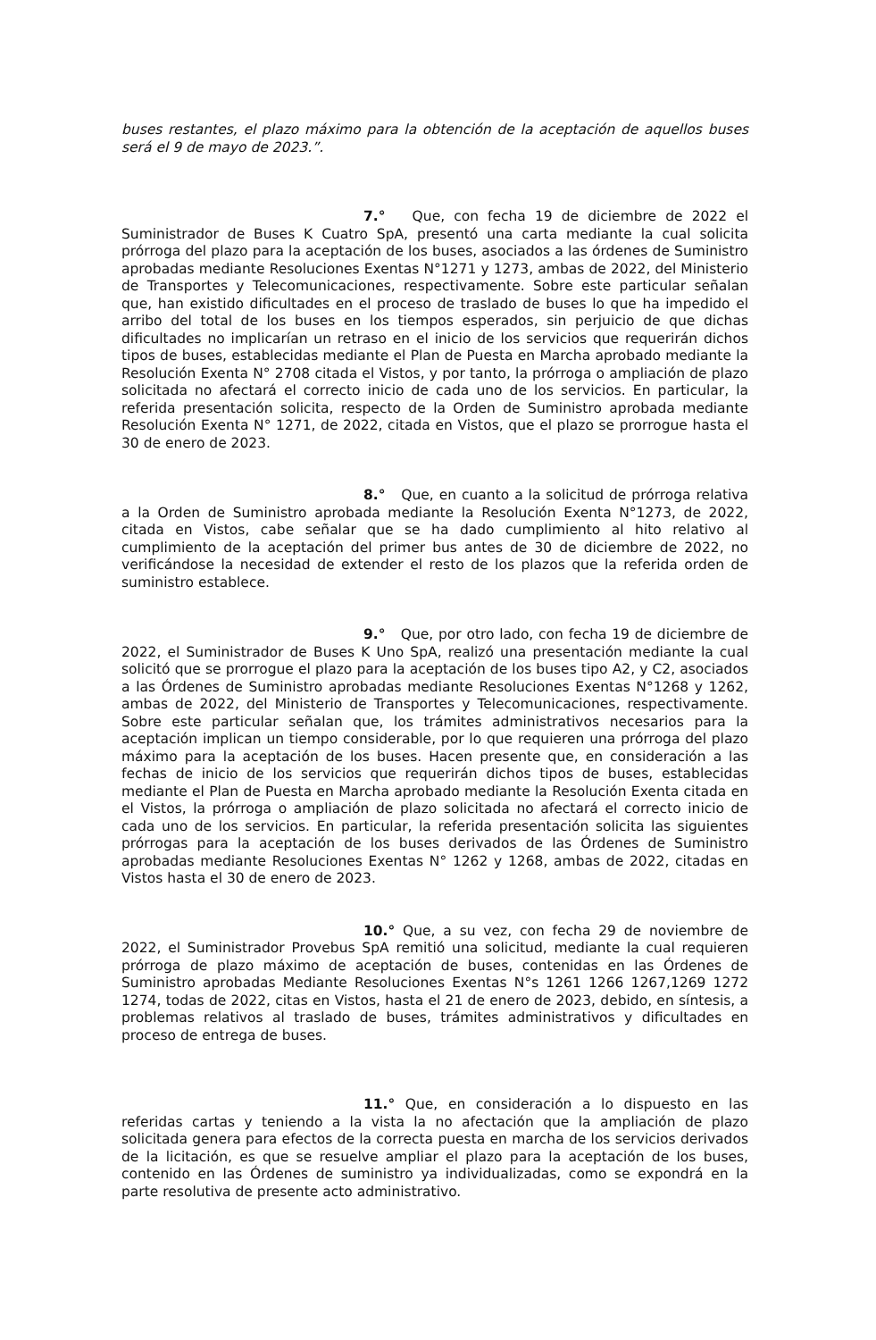buses restantes, el plazo máximo para la obtención de la aceptación de aquellos buses será el 9 de mayo de 2023.”.
7.° Que, con fecha 19 de diciembre de 2022 el Suministrador de Buses K Cuatro SpA, presentó una carta mediante la cual solicita prórroga del plazo para la aceptación de los buses, asociados a las órdenes de Suministro aprobadas mediante Resoluciones Exentas N°1271 y 1273, ambas de 2022, del Ministerio de Transportes y Telecomunicaciones, respectivamente. Sobre este particular señalan que, han existido dificultades en el proceso de traslado de buses lo que ha impedido el arribo del total de los buses en los tiempos esperados, sin perjuicio de que dichas dificultades no implicarían un retraso en el inicio de los servicios que requerirán dichos tipos de buses, establecidas mediante el Plan de Puesta en Marcha aprobado mediante la Resolución Exenta N° 2708 citada el Vistos, y por tanto, la prórroga o ampliación de plazo solicitada no afectará el correcto inicio de cada uno de los servicios. En particular, la referida presentación solicita, respecto de la Orden de Suministro aprobada mediante Resolución Exenta N° 1271, de 2022, citada en Vistos, que el plazo se prorrogue hasta el 30 de enero de 2023.
8.° Que, en cuanto a la solicitud de prórroga relativa a la Orden de Suministro aprobada mediante la Resolución Exenta N°1273, de 2022, citada en Vistos, cabe señalar que se ha dado cumplimiento al hito relativo al cumplimiento de la aceptación del primer bus antes de 30 de diciembre de 2022, no verificándose la necesidad de extender el resto de los plazos que la referida orden de suministro establece.
9.° Que, por otro lado, con fecha 19 de diciembre de 2022, el Suministrador de Buses K Uno SpA, realizó una presentación mediante la cual solicitó que se prorrogue el plazo para la aceptación de los buses tipo A2, y C2, asociados a las Órdenes de Suministro aprobadas mediante Resoluciones Exentas N°1268 y 1262, ambas de 2022, del Ministerio de Transportes y Telecomunicaciones, respectivamente. Sobre este particular señalan que, los trámites administrativos necesarios para la aceptación implican un tiempo considerable, por lo que requieren una prórroga del plazo máximo para la aceptación de los buses. Hacen presente que, en consideración a las fechas de inicio de los servicios que requerirán dichos tipos de buses, establecidas mediante el Plan de Puesta en Marcha aprobado mediante la Resolución Exenta citada en el Vistos, la prórroga o ampliación de plazo solicitada no afectará el correcto inicio de cada uno de los servicios. En particular, la referida presentación solicita las siguientes prórrogas para la aceptación de los buses derivados de las Órdenes de Suministro aprobadas mediante Resoluciones Exentas N° 1262 y 1268, ambas de 2022, citadas en Vistos hasta el 30 de enero de 2023.
10.° Que, a su vez, con fecha 29 de noviembre de 2022, el Suministrador Provebus SpA remitió una solicitud, mediante la cual requieren prórroga de plazo máximo de aceptación de buses, contenidas en las Órdenes de Suministro aprobadas Mediante Resoluciones Exentas N°s 1261 1266 1267,1269 1272 1274, todas de 2022, citas en Vistos, hasta el 21 de enero de 2023, debido, en síntesis, a problemas relativos al traslado de buses, trámites administrativos y dificultades en proceso de entrega de buses.
11.° Que, en consideración a lo dispuesto en las referidas cartas y teniendo a la vista la no afectación que la ampliación de plazo solicitada genera para efectos de la correcta puesta en marcha de los servicios derivados de la licitación, es que se resuelve ampliar el plazo para la aceptación de los buses, contenido en las Órdenes de suministro ya individualizadas, como se expondrá en la parte resolutiva de presente acto administrativo.